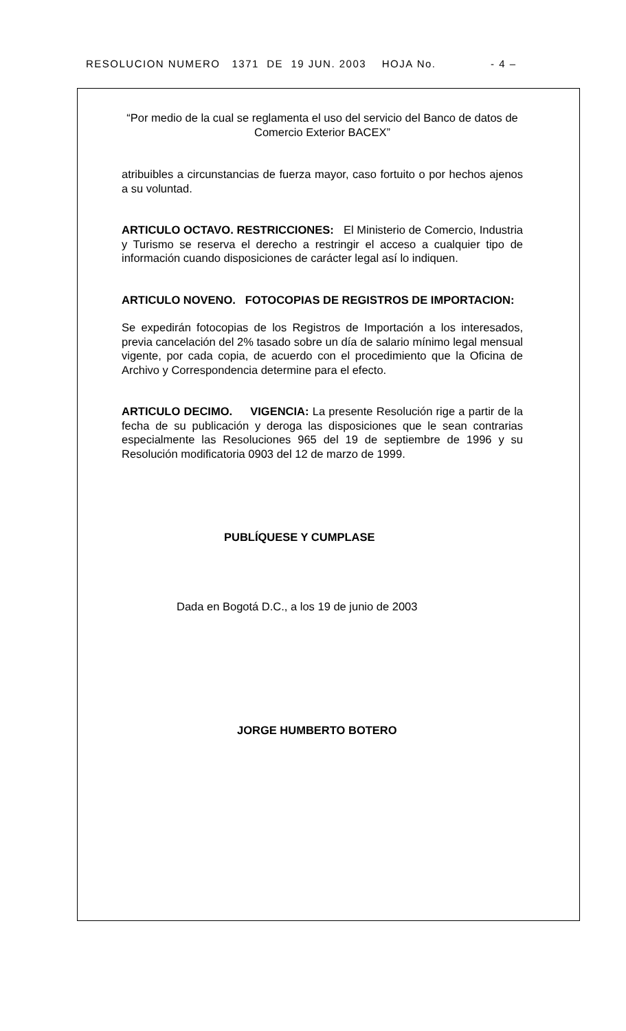RESOLUCION NUMERO 1371 DE 19 JUN. 2003 HOJA No. - 4 –
“Por medio de la cual se reglamenta el uso del servicio del Banco de datos de Comercio Exterior BACEX”
atribuibles a circunstancias de fuerza mayor, caso fortuito o por hechos ajenos a su voluntad.
ARTICULO OCTAVO. RESTRICCIONES: El Ministerio de Comercio, Industria y Turismo se reserva el derecho a restringir el acceso a cualquier tipo de información cuando disposiciones de carácter legal así lo indiquen.
ARTICULO NOVENO. FOTOCOPIAS DE REGISTROS DE IMPORTACION:
Se expedirán fotocopias de los Registros de Importación a los interesados, previa cancelación del 2% tasado sobre un día de salario mínimo legal mensual vigente, por cada copia, de acuerdo con el procedimiento que la Oficina de Archivo y Correspondencia determine para el efecto.
ARTICULO DECIMO. VIGENCIA: La presente Resolución rige a partir de la fecha de su publicación y deroga las disposiciones que le sean contrarias especialmente las Resoluciones 965 del 19 de septiembre de 1996 y su Resolución modificatoria 0903 del 12 de marzo de 1999.
PUBLÍQUESE Y CUMPLASE
Dada en Bogotá D.C., a los 19 de junio de 2003
JORGE HUMBERTO BOTERO